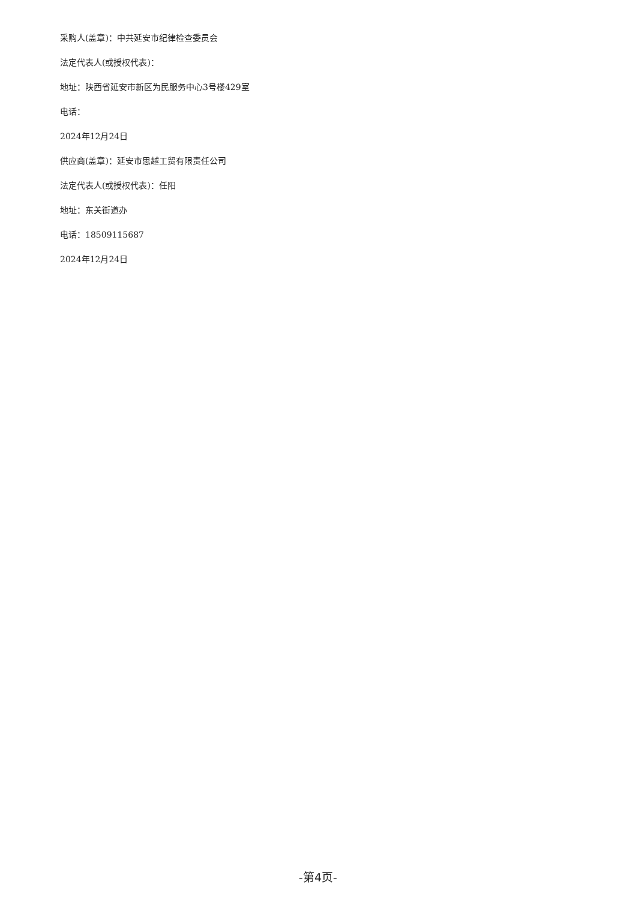采购人(盖章)：中共延安市纪律检查委员会
法定代表人(或授权代表)：
地址：陕西省延安市新区为民服务中心3号楼429室
电话：
2024年12月24日
供应商(盖章)：延安市思越工贸有限责任公司
法定代表人(或授权代表)：任阳
地址：东关街道办
电话：18509115687
2024年12月24日
-第4页-